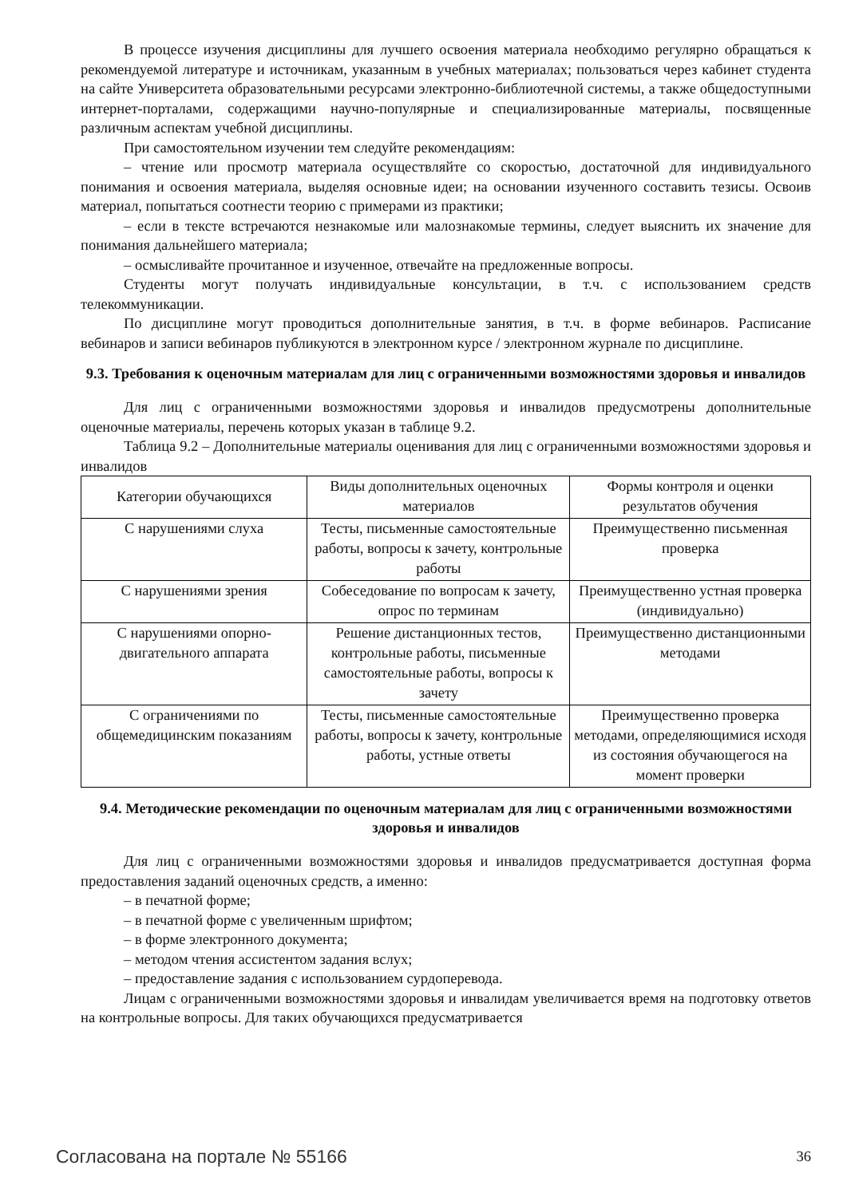В процессе изучения дисциплины для лучшего освоения материала необходимо регулярно обращаться к рекомендуемой литературе и источникам, указанным в учебных материалах; пользоваться через кабинет студента на сайте Университета образовательными ресурсами электронно-библиотечной системы, а также общедоступными интернет-порталами, содержащими научно-популярные и специализированные материалы, посвященные различным аспектам учебной дисциплины.
При самостоятельном изучении тем следуйте рекомендациям:
– чтение или просмотр материала осуществляйте со скоростью, достаточной для индивидуального понимания и освоения материала, выделяя основные идеи; на основании изученного составить тезисы. Освоив материал, попытаться соотнести теорию с примерами из практики;
– если в тексте встречаются незнакомые или малознакомые термины, следует выяснить их значение для понимания дальнейшего материала;
– осмысливайте прочитанное и изученное, отвечайте на предложенные вопросы.
Студенты могут получать индивидуальные консультации, в т.ч. с использованием средств телекоммуникации.
По дисциплине могут проводиться дополнительные занятия, в т.ч. в форме вебинаров. Расписание вебинаров и записи вебинаров публикуются в электронном курсе / электронном журнале по дисциплине.
9.3. Требования к оценочным материалам для лиц с ограниченными возможностями здоровья и инвалидов
Для лиц с ограниченными возможностями здоровья и инвалидов предусмотрены дополнительные оценочные материалы, перечень которых указан в таблице 9.2.
Таблица 9.2 – Дополнительные материалы оценивания для лиц с ограниченными возможностями здоровья и инвалидов
| Категории обучающихся | Виды дополнительных оценочных материалов | Формы контроля и оценки результатов обучения |
| С нарушениями слуха | Тесты, письменные самостоятельные работы, вопросы к зачету, контрольные работы | Преимущественно письменная проверка |
| С нарушениями зрения | Собеседование по вопросам к зачету, опрос по терминам | Преимущественно устная проверка (индивидуально) |
| С нарушениями опорно-двигательного аппарата | Решение дистанционных тестов, контрольные работы, письменные самостоятельные работы, вопросы к зачету | Преимущественно дистанционными методами |
| С ограничениями по общемедицинским показаниям | Тесты, письменные самостоятельные работы, вопросы к зачету, контрольные работы, устные ответы | Преимущественно проверка методами, определяющимися исходя из состояния обучающегося на момент проверки |
9.4. Методические рекомендации по оценочным материалам для лиц с ограниченными возможностями здоровья и инвалидов
Для лиц с ограниченными возможностями здоровья и инвалидов предусматривается доступная форма предоставления заданий оценочных средств, а именно:
– в печатной форме;
– в печатной форме с увеличенным шрифтом;
– в форме электронного документа;
– методом чтения ассистентом задания вслух;
– предоставление задания с использованием сурдоперевода.
Лицам с ограниченными возможностями здоровья и инвалидам увеличивается время на подготовку ответов на контрольные вопросы. Для таких обучающихся предусматривается
Согласована на портале № 55166 36